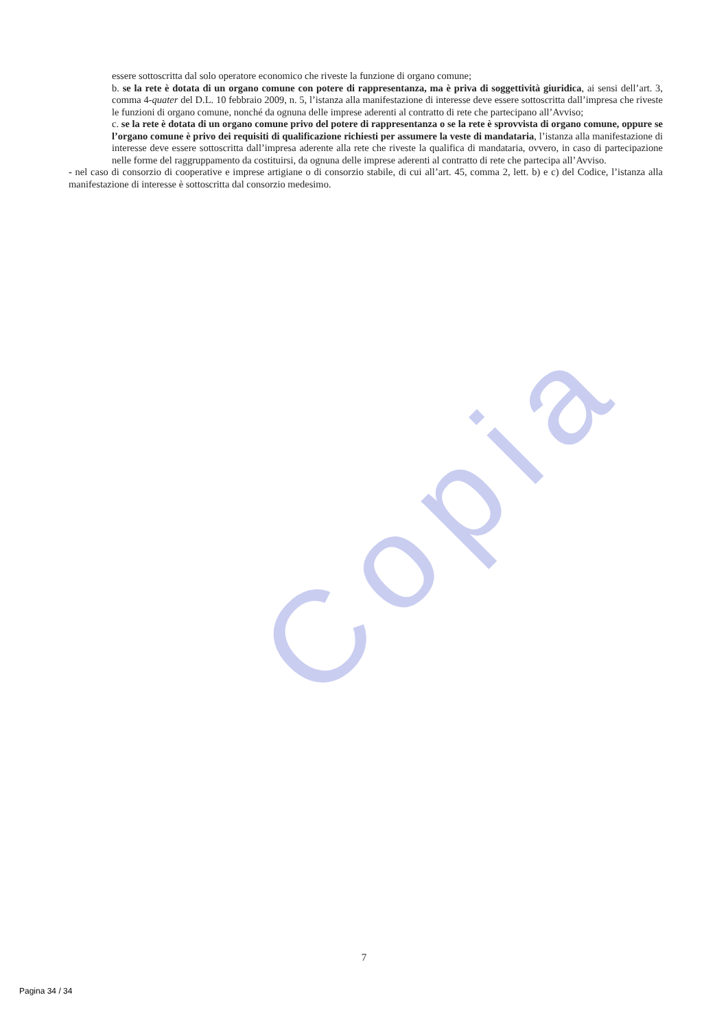essere sottoscritta dal solo operatore economico che riveste la funzione di organo comune;
b. se la rete è dotata di un organo comune con potere di rappresentanza, ma è priva di soggettività giuridica, ai sensi dell’art. 3, comma 4-quater del D.L. 10 febbraio 2009, n. 5, l’istanza alla manifestazione di interesse deve essere sottoscritta dall’impresa che riveste le funzioni di organo comune, nonché da ognuna delle imprese aderenti al contratto di rete che partecipano all’Avviso;
c. se la rete è dotata di un organo comune privo del potere di rappresentanza o se la rete è sprovvista di organo comune, oppure se l’organo comune è privo dei requisiti di qualificazione richiesti per assumere la veste di mandataria, l’istanza alla manifestazione di interesse deve essere sottoscritta dall’impresa aderente alla rete che riveste la qualifica di mandataria, ovvero, in caso di partecipazione nelle forme del raggruppamento da costituirsi, da ognuna delle imprese aderenti al contratto di rete che partecipa all’Avviso.
- nel caso di consorzio di cooperative e imprese artigiane o di consorzio stabile, di cui all’art. 45, comma 2, lett. b) e c) del Codice, l’istanza alla manifestazione di interesse è sottoscritta dal consorzio medesimo.
Copia
7
Pagina 34 / 34